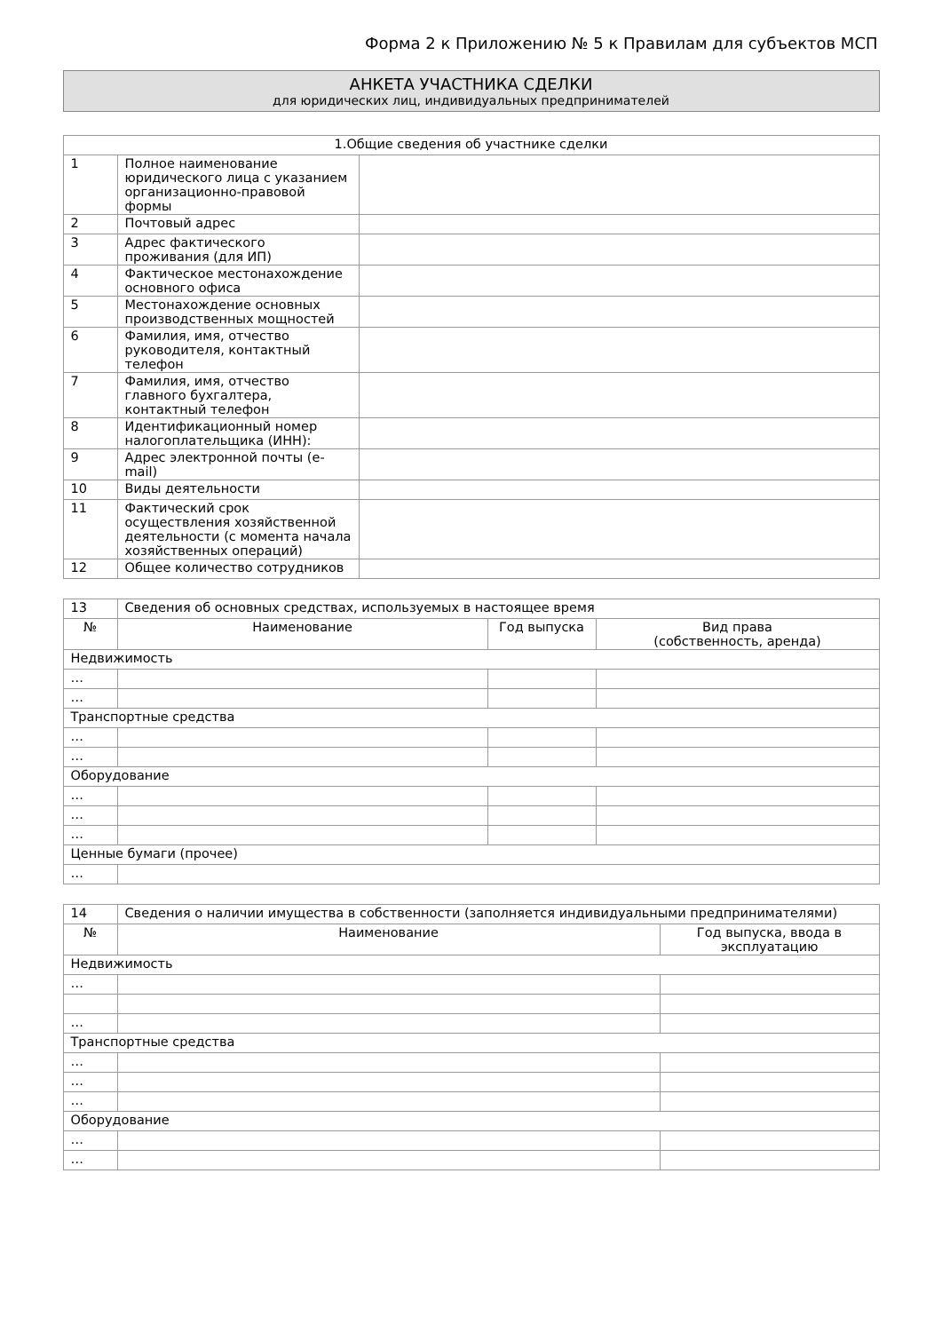Форма 2 к Приложению № 5 к Правилам для субъектов МСП
АНКЕТА УЧАСТНИКА СДЕЛКИ
для юридических лиц, индивидуальных предпринимателей
| 1.Общие сведения об участнике сделки | | |
| --- | --- | --- |
| 1 | Полное наименование юридического лица с указанием организационно-правовой формы | |
| 2 | Почтовый адрес | |
| 3 | Адрес фактического проживания (для ИП) | |
| 4 | Фактическое местонахождение основного офиса | |
| 5 | Местонахождение основных производственных мощностей | |
| 6 | Фамилия, имя, отчество руководителя, контактный телефон | |
| 7 | Фамилия, имя, отчество главного бухгалтера, контактный телефон | |
| 8 | Идентификационный номер налогоплательщика (ИНН): | |
| 9 | Адрес электронной почты (e-mail) | |
| 10 | Виды деятельности | |
| 11 | Фактический срок осуществления хозяйственной деятельности (с момента начала хозяйственных операций) | |
| 12 | Общее количество сотрудников | |
| 13 | Сведения об основных средствах, используемых в настоящее время | | |
| № | Наименование | Год выпуска | Вид права (собственность, аренда) |
| Недвижимость | | | |
| … | | | |
| … | | | |
| Транспортные средства | | | |
| … | | | |
| … | | | |
| Оборудование | | | |
| … | | | |
| … | | | |
| … | | | |
| Ценные бумаги (прочее) | | | |
| … | | | |
| 14 | Сведения о наличии имущества в собственности (заполняется индивидуальными предпринимателями) | |
| № | Наименование | Год выпуска, ввода в эксплуатацию |
| Недвижимость | | |
| … | | |
| … | | |
| Транспортные средства | | |
| … | | |
| … | | |
| … | | |
| Оборудование | | |
| … | | |
| … | | |